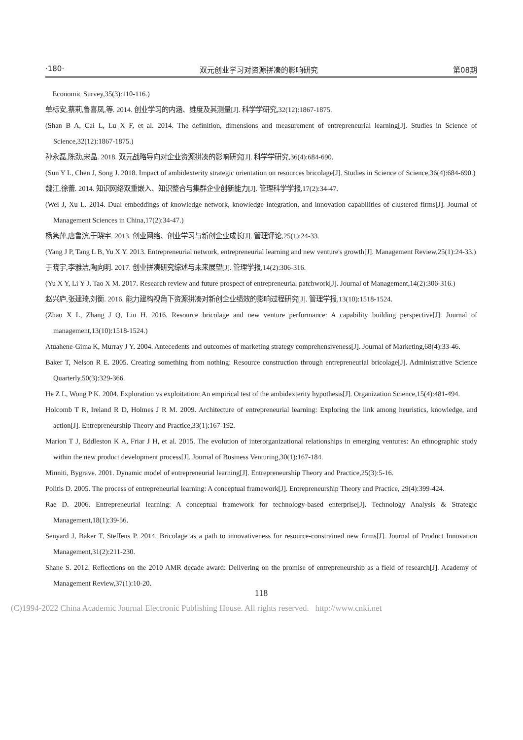·180· 双元创业学习对资源拼凑的影响研究 第08期
Economic Survey,35(3):110-116.)
单标安,蔡莉,鲁喜凤,等. 2014. 创业学习的内涵、维度及其测量[J]. 科学学研究,32(12):1867-1875.
(Shan B A, Cai L, Lu X F, et al. 2014. The definition, dimensions and measurement of entrepreneurial learning[J]. Studies in Science of Science,32(12):1867-1875.)
孙永磊,陈劲,宋晶. 2018. 双元战略导向对企业资源拼凑的影响研究[J]. 科学学研究,36(4):684-690.
(Sun Y L, Chen J, Song J. 2018. Impact of ambidexterity strategic orientation on resources bricolage[J]. Studies in Science of Science,36(4):684-690.)
魏江,徐蕾. 2014. 知识网络双重嵌入、知识整合与集群企业创新能力[J]. 管理科学学报,17(2):34-47.
(Wei J, Xu L. 2014. Dual embeddings of knowledge network, knowledge integration, and innovation capabilities of clustered firms[J]. Journal of Management Sciences in China,17(2):34-47.)
杨隽萍,唐鲁滨,于晓宇. 2013. 创业网络、创业学习与新创企业成长[J]. 管理评论,25(1):24-33.
(Yang J P, Tang L B, Yu X Y. 2013. Entrepreneurial network, entrepreneurial learning and new venture's growth[J]. Management Review,25(1):24-33.)
于晓宇,李雅洁,陶向明. 2017. 创业拼凑研究综述与未来展望[J]. 管理学报,14(2):306-316.
(Yu X Y, Li Y J, Tao X M. 2017. Research review and future prospect of entrepreneurial patchwork[J]. Journal of Management,14(2):306-316.)
赵兴庐,张建琦,刘衡. 2016. 能力建构视角下资源拼凑对新创企业绩效的影响过程研究[J]. 管理学报,13(10):1518-1524.
(Zhao X L, Zhang J Q, Liu H. 2016. Resource bricolage and new venture performance: A capability building perspective[J]. Journal of management,13(10):1518-1524.)
Atuahene-Gima K, Murray J Y. 2004. Antecedents and outcomes of marketing strategy comprehensiveness[J]. Journal of Marketing,68(4):33-46.
Baker T, Nelson R E. 2005. Creating something from nothing: Resource construction through entrepreneurial bricolage[J]. Administrative Science Quarterly,50(3):329-366.
He Z L, Wong P K. 2004. Exploration vs exploitation: An empirical test of the ambidexterity hypothesis[J]. Organization Science,15(4):481-494.
Holcomb T R, Ireland R D, Holmes J R M. 2009. Architecture of entrepreneurial learning: Exploring the link among heuristics, knowledge, and action[J]. Entrepreneurship Theory and Practice,33(1):167-192.
Marion T J, Eddleston K A, Friar J H, et al. 2015. The evolution of interorganizational relationships in emerging ventures: An ethnographic study within the new product development process[J]. Journal of Business Venturing,30(1):167-184.
Minniti, Bygrave. 2001. Dynamic model of entrepreneurial learning[J]. Entrepreneurship Theory and Practice,25(3):5-16.
Politis D. 2005. The process of entrepreneurial learning: A conceptual framework[J]. Entrepreneurship Theory and Practice, 29(4):399-424.
Rae D. 2006. Entrepreneurial learning: A conceptual framework for technology-based enterprise[J]. Technology Analysis & Strategic Management,18(1):39-56.
Senyard J, Baker T, Steffens P. 2014. Bricolage as a path to innovativeness for resource-constrained new firms[J]. Journal of Product Innovation Management,31(2):211-230.
Shane S. 2012. Reflections on the 2010 AMR decade award: Delivering on the promise of entrepreneurship as a field of research[J]. Academy of Management Review,37(1):10-20.
118
(C)1994-2022 China Academic Journal Electronic Publishing House. All rights reserved. http://www.cnki.net